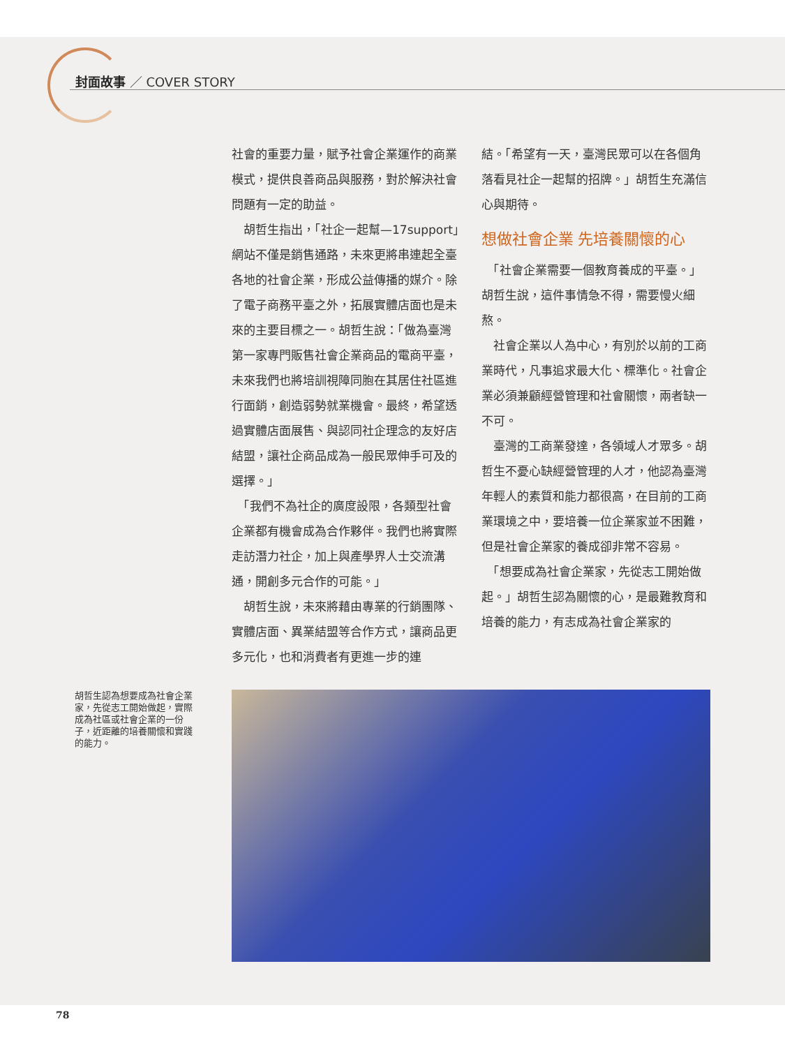封面故事 ／ COVER STORY
社會的重要力量，賦予社會企業運作的商業模式，提供良善商品與服務，對於解決社會問題有一定的助益。
　胡哲生指出，「社企一起幫—17support」網站不僅是銷售通路，未來更將串連起全臺各地的社會企業，形成公益傳播的媒介。除了電子商務平臺之外，拓展實體店面也是未來的主要目標之一。胡哲生說：「做為臺灣第一家專門販售社會企業商品的電商平臺，未來我們也將培訓視障同胞在其居住社區進行面銷，創造弱勢就業機會。最終，希望透過實體店面展售、與認同社企理念的友好店結盟，讓社企商品成為一般民眾伸手可及的選擇。」
　「我們不為社企的廣度設限，各類型社會企業都有機會成為合作夥伴。我們也將實際走訪潛力社企，加上與產學界人士交流溝通，開創多元合作的可能。」
　胡哲生說，未來將藉由專業的行銷團隊、實體店面、異業結盟等合作方式，讓商品更多元化，也和消費者有更進一步的連
結。「希望有一天，臺灣民眾可以在各個角落看見社企一起幫的招牌。」胡哲生充滿信心與期待。
想做社會企業 先培養關懷的心
　「社會企業需要一個教育養成的平臺。」胡哲生說，這件事情急不得，需要慢火細熬。
　社會企業以人為中心，有別於以前的工商業時代，凡事追求最大化、標準化。社會企業必須兼顧經營管理和社會關懷，兩者缺一不可。
　臺灣的工商業發達，各領域人才眾多。胡哲生不憂心缺經營管理的人才，他認為臺灣年輕人的素質和能力都很高，在目前的工商業環境之中，要培養一位企業家並不困難，但是社會企業家的養成卻非常不容易。
　「想要成為社會企業家，先從志工開始做起。」胡哲生認為關懷的心，是最難教育和培養的能力，有志成為社會企業家的
胡哲生認為想要成為社會企業家，先從志工開始做起，實際成為社區或社會企業的一份子，近距離的培養關懷和實踐的能力。
78